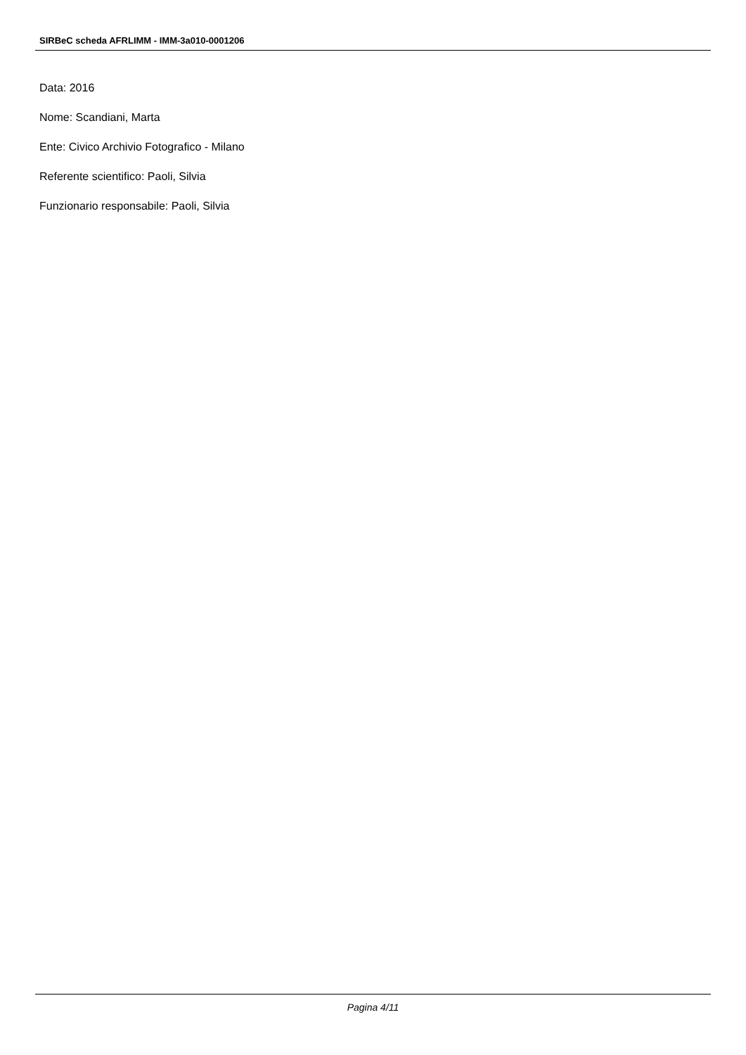SIRBeC scheda AFRLIMM - IMM-3a010-0001206
Data: 2016
Nome: Scandiani, Marta
Ente: Civico Archivio Fotografico - Milano
Referente scientifico: Paoli, Silvia
Funzionario responsabile: Paoli, Silvia
Pagina 4/11